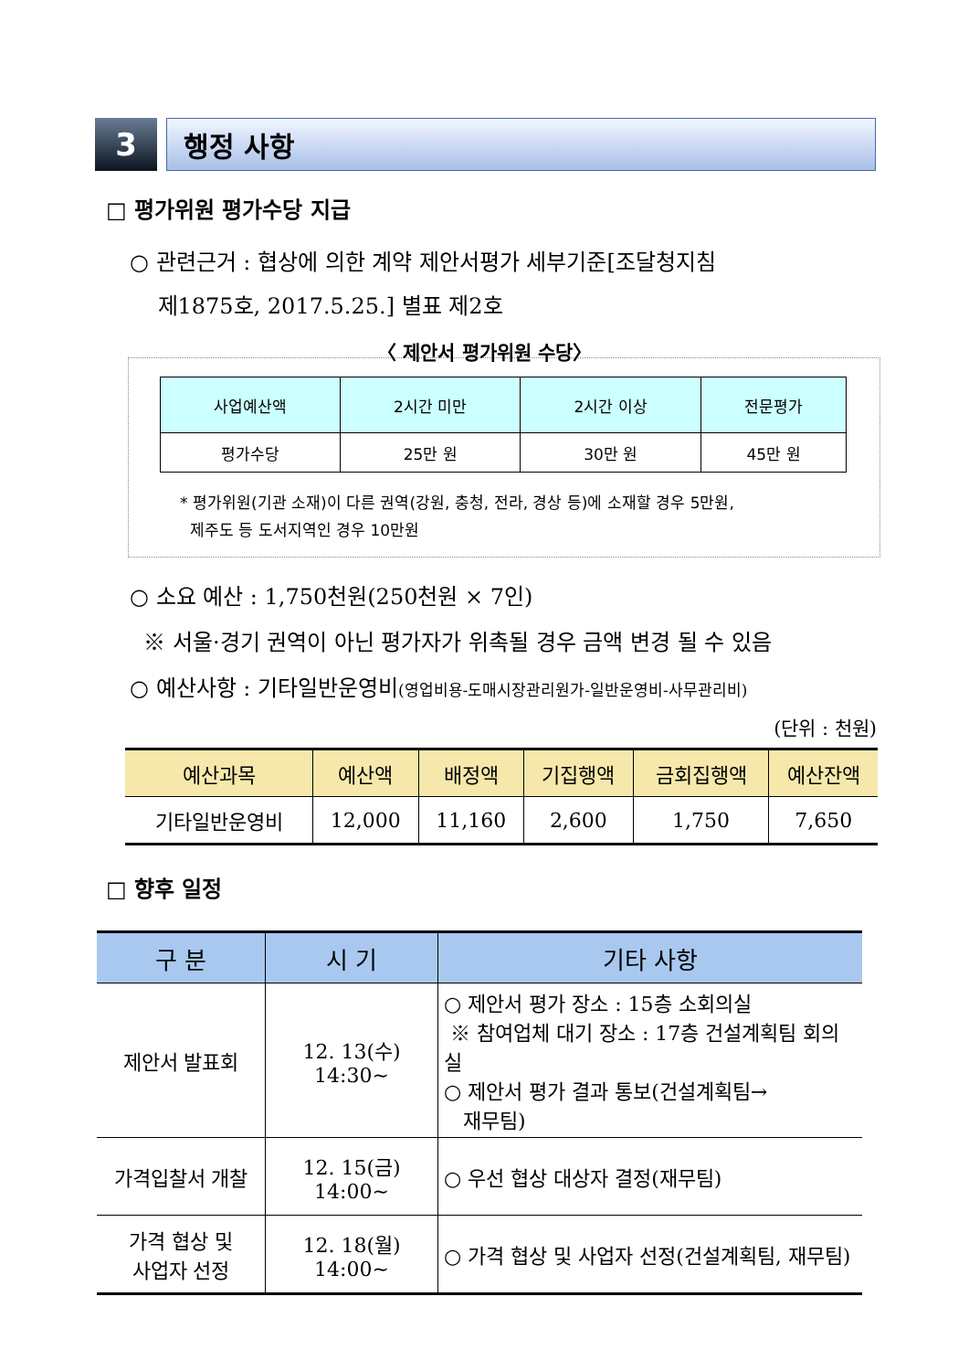3 행정 사항
□ 평가위원 평가수당 지급
○ 관련근거 : 협상에 의한 계약 제안서평가 세부기준[조달청지침
제1875호, 2017.5.25.] 별표 제2호
〈 제안서 평가위원 수당〉
| 사업예산액 | 2시간 미만 | 2시간 이상 | 전문평가 |
| --- | --- | --- | --- |
| 평가수당 | 25만 원 | 30만 원 | 45만 원 |
* 평가위원(기관 소재)이 다른 권역(강원, 충청, 전라, 경상 등)에 소재할 경우 5만원,
제주도 등 도서지역인 경우 10만원
○ 소요 예산 : 1,750천원(250천원 × 7인)
※ 서울·경기 권역이 아닌 평가자가 위촉될 경우 금액 변경 될 수 있음
○ 예산사항 : 기타일반운영비(영업비용-도매시장관리원가-일반운영비-사무관리비)
(단위 : 천원)
| 예산과목 | 예산액 | 배정액 | 기집행액 | 금회집행액 | 예산잔액 |
| --- | --- | --- | --- | --- | --- |
| 기타일반운영비 | 12,000 | 11,160 | 2,600 | 1,750 | 7,650 |
□ 향후 일정
| 구 분 | 시 기 | 기타 사항 |
| --- | --- | --- |
| 제안서 발표회 | 12. 13(수) 14:30~ | ○ 제안서 평가 장소 : 15층 소회의실 ※ 참여업체 대기 장소 : 17층 건설계획팀 회의실 ○ 제안서 평가 결과 통보(건설계획팀→ 재무팀) |
| 가격입찰서 개찰 | 12. 15(금) 14:00~ | ○ 우선 협상 대상자 결정(재무팀) |
| 가격 협상 및 사업자 선정 | 12. 18(월) 14:00~ | ○ 가격 협상 및 사업자 선정(건설계획팀, 재무팀) |